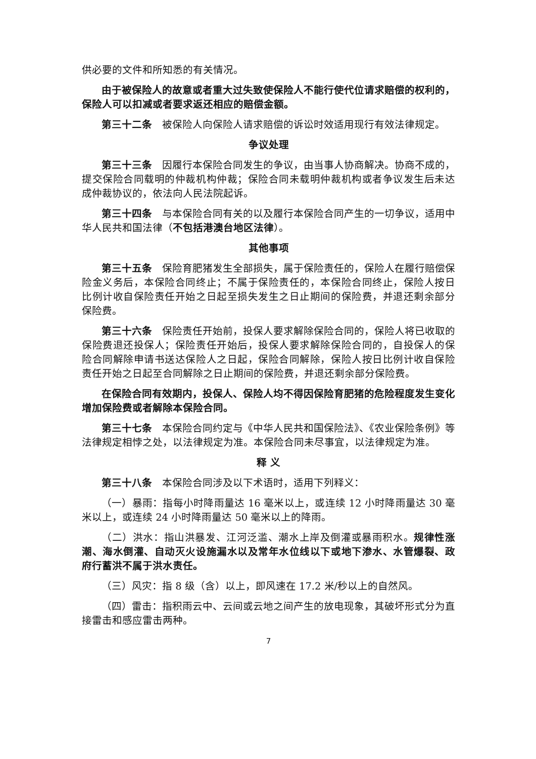供必要的文件和所知悉的有关情况。
由于被保险人的故意或者重大过失致使保险人不能行使代位请求赔偿的权利的，保险人可以扣减或者要求返还相应的赔偿金额。
第三十二条　被保险人向保险人请求赔偿的诉讼时效适用现行有效法律规定。
争议处理
第三十三条　因履行本保险合同发生的争议，由当事人协商解决。协商不成的，提交保险合同载明的仲裁机构仲裁；保险合同未载明仲裁机构或者争议发生后未达成仲裁协议的，依法向人民法院起诉。
第三十四条　与本保险合同有关的以及履行本保险合同产生的一切争议，适用中华人民共和国法律（不包括港澳台地区法律）。
其他事项
第三十五条　保险育肥猪发生全部损失，属于保险责任的，保险人在履行赔偿保险金义务后，本保险合同终止；不属于保险责任的，本保险合同终止，保险人按日比例计收自保险责任开始之日起至损失发生之日止期间的保险费，并退还剩余部分保险费。
第三十六条　保险责任开始前，投保人要求解除保险合同的，保险人将已收取的保险费退还投保人；保险责任开始后，投保人要求解除保险合同的，自投保人的保险合同解除申请书送达保险人之日起，保险合同解除，保险人按日比例计收自保险责任开始之日起至合同解除之日止期间的保险费，并退还剩余部分保险费。
在保险合同有效期内，投保人、保险人均不得因保险育肥猪的危险程度发生变化增加保险费或者解除本保险合同。
第三十七条　本保险合同约定与《中华人民共和国保险法》、《农业保险条例》等法律规定相悖之处，以法律规定为准。本保险合同未尽事宜，以法律规定为准。
释 义
第三十八条　本保险合同涉及以下术语时，适用下列释义：
（一）暴雨：指每小时降雨量达 16 毫米以上，或连续 12 小时降雨量达 30 毫米以上，或连续 24 小时降雨量达 50 毫米以上的降雨。
（二）洪水：指山洪暴发、江河泛滥、潮水上岸及倒灌或暴雨积水。规律性涨潮、海水倒灌、自动灭火设施漏水以及常年水位线以下或地下渗水、水管爆裂、政府行蓄洪不属于洪水责任。
（三）风灾：指 8 级（含）以上，即风速在 17.2 米/秒以上的自然风。
（四）雷击：指积雨云中、云间或云地之间产生的放电现象，其破坏形式分为直接雷击和感应雷击两种。
7